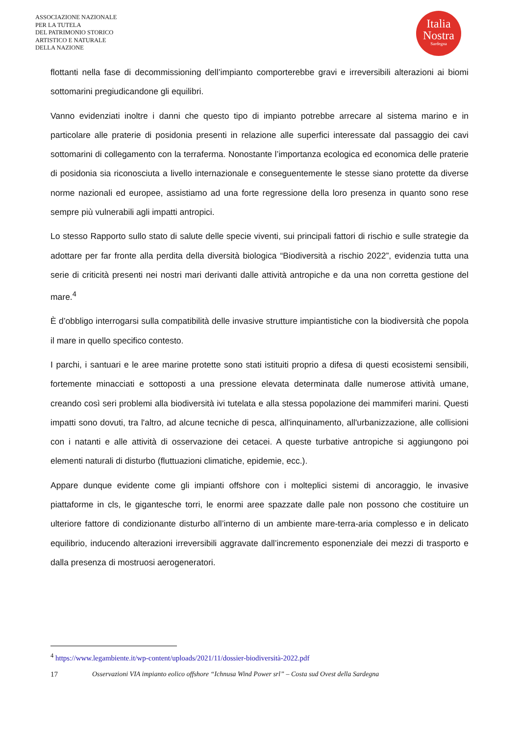ASSOCIAZIONE NAZIONALE
PER LA TUTELA
DEL PATRIMONIO STORICO
ARTISTICO E NATURALE
DELLA NAZIONE
Italia
Nostra
Sardegna
flottanti nella fase di decommissioning dell’impianto comporterebbe gravi e irreversibili alterazioni ai biomi sottomarini pregiudicandone gli equilibri.
Vanno evidenziati inoltre i danni che questo tipo di impianto potrebbe arrecare al sistema marino e in particolare alle praterie di posidonia presenti in relazione alle superfici interessate dal passaggio dei cavi sottomarini di collegamento con la terraferma. Nonostante l’importanza ecologica ed economica delle praterie di posidonia sia riconosciuta a livello internazionale e conseguentemente le stesse siano protette da diverse norme nazionali ed europee, assistiamo ad una forte regressione della loro presenza in quanto sono rese sempre più vulnerabili agli impatti antropici.
Lo stesso Rapporto sullo stato di salute delle specie viventi, sui principali fattori di rischio e sulle strategie da adottare per far fronte alla perdita della diversità biologica “Biodiversità a rischio 2022”, evidenzia tutta una serie di criticità presenti nei nostri mari derivanti dalle attività antropiche e da una non corretta gestione del mare.<sup>4</sup>
È d’obbligo interrogarsi sulla compatibilità delle invasive strutture impiantistiche con la biodiversità che popola il mare in quello specifico contesto.
I parchi, i santuari e le aree marine protette sono stati istituiti proprio a difesa di questi ecosistemi sensibili, fortemente minacciati e sottoposti a una pressione elevata determinata dalle numerose attività umane, creando così seri problemi alla biodiversità ivi tutelata e alla stessa popolazione dei mammiferi marini. Questi impatti sono dovuti, tra l'altro, ad alcune tecniche di pesca, all'inquinamento, all'urbanizzazione, alle collisioni con i natanti e alle attività di osservazione dei cetacei. A queste turbative antropiche si aggiungono poi elementi naturali di disturbo (fluttuazioni climatiche, epidemie, ecc.).
Appare dunque evidente come gli impianti offshore con i molteplici sistemi di ancoraggio, le invasive piattaforme in cls, le gigantesche torri, le enormi aree spazzate dalle pale non possono che costituire un ulteriore fattore di condizionante disturbo all’interno di un ambiente mare-terra-aria complesso e in delicato equilibrio, inducendo alterazioni irreversibili aggravate dall’incremento esponenziale dei mezzi di trasporto e dalla presenza di mostruosi aerogeneratori.
<sup>4</sup> https://www.legambiente.it/wp-content/uploads/2021/11/dossier-biodiversità-2022.pdf
17 Osservazioni VIA impianto eolico offshore “Ichnusa Wind Power srl” – Costa sud Ovest della Sardegna